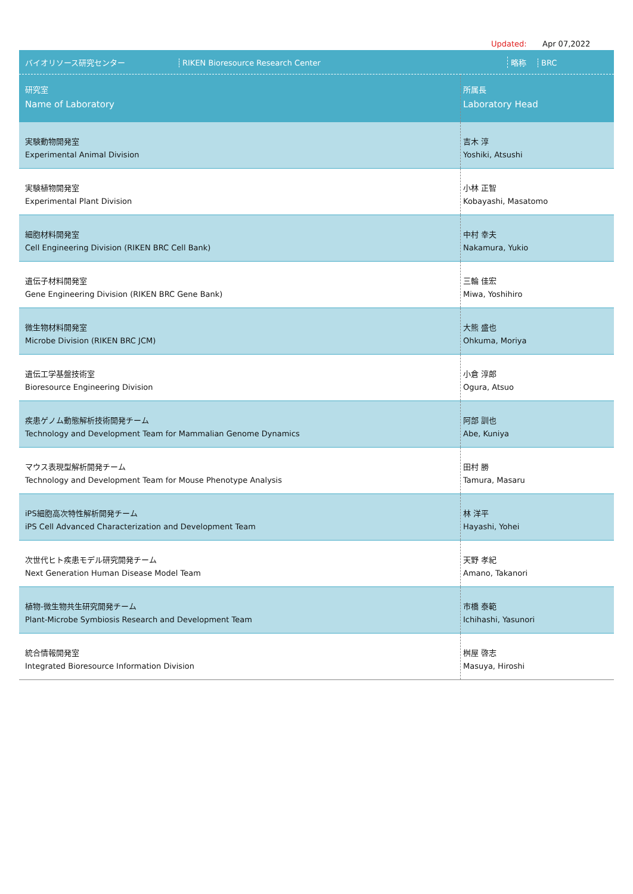Updated: Apr 07,2022
| バイオリソース研究センター RIKEN Bioresource Research Center 略称 BRC | |
| 研究室 Name of Laboratory | 所属長 Laboratory Head |
| 実験動物開発室 Experimental Animal Division | 吉木 淳 Yoshiki, Atsushi |
| 実験植物開発室 Experimental Plant Division | 小林 正智 Kobayashi, Masatomo |
| 細胞材料開発室 Cell Engineering Division (RIKEN BRC Cell Bank) | 中村 幸夫 Nakamura, Yukio |
| 遺伝子材料開発室 Gene Engineering Division (RIKEN BRC Gene Bank) | 三輪 佳宏 Miwa, Yoshihiro |
| 微生物材料開発室 Microbe Division (RIKEN BRC JCM) | 大熊 盛也 Ohkuma, Moriya |
| 遺伝工学基盤技術室 Bioresource Engineering Division | 小倉 淳郎 Ogura, Atsuo |
| 疾患ゲノム動態解析技術開発チーム Technology and Development Team for Mammalian Genome Dynamics | 阿部 訓也 Abe, Kuniya |
| マウス表現型解析開発チーム Technology and Development Team for Mouse Phenotype Analysis | 田村 勝 Tamura, Masaru |
| iPS細胞高次特性解析開発チーム iPS Cell Advanced Characterization and Development Team | 林 洋平 Hayashi, Yohei |
| 次世代ヒト疾患モデル研究開発チーム Next Generation Human Disease Model Team | 天野 孝紀 Amano, Takanori |
| 植物-微生物共生研究開発チーム Plant-Microbe Symbiosis Research and Development Team | 市橋 泰範 Ichihashi, Yasunori |
| 統合情報開発室 Integrated Bioresource Information Division | 桝屋 啓志 Masuya, Hiroshi |